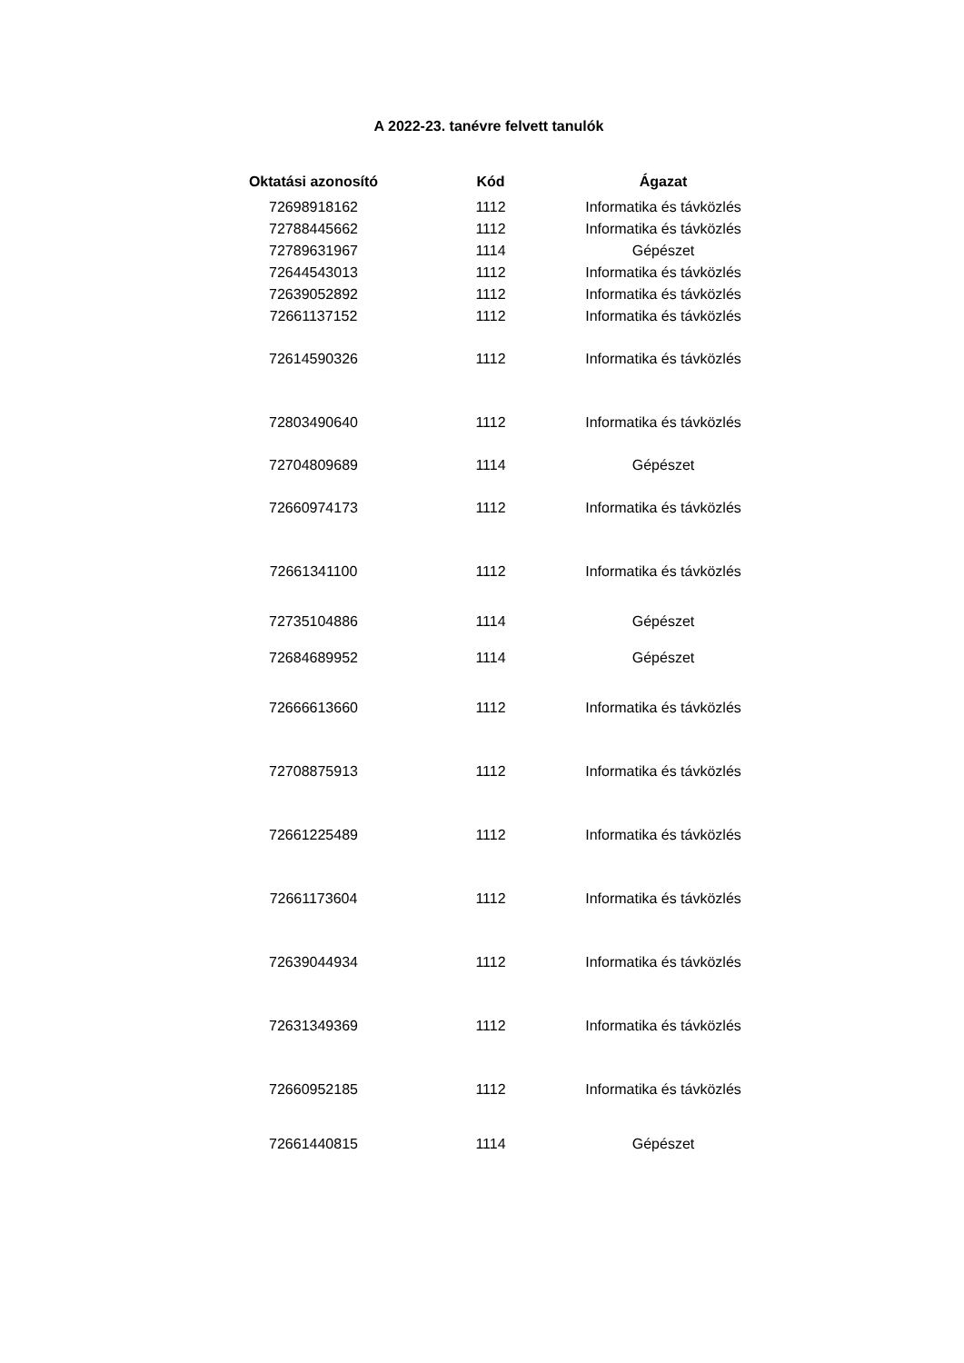A 2022-23. tanévre felvett tanulók
| Oktatási azonosító | Kód | Ágazat |
| --- | --- | --- |
| 72698918162 | 1112 | Informatika és távközlés |
| 72788445662 | 1112 | Informatika és távközlés |
| 72789631967 | 1114 | Gépészet |
| 72644543013 | 1112 | Informatika és távközlés |
| 72639052892 | 1112 | Informatika és távközlés |
| 72661137152 | 1112 | Informatika és távközlés |
| 72614590326 | 1112 | Informatika és távközlés |
| 72803490640 | 1112 | Informatika és távközlés |
| 72704809689 | 1114 | Gépészet |
| 72660974173 | 1112 | Informatika és távközlés |
| 72661341100 | 1112 | Informatika és távközlés |
| 72735104886 | 1114 | Gépészet |
| 72684689952 | 1114 | Gépészet |
| 72666613660 | 1112 | Informatika és távközlés |
| 72708875913 | 1112 | Informatika és távközlés |
| 72661225489 | 1112 | Informatika és távközlés |
| 72661173604 | 1112 | Informatika és távközlés |
| 72639044934 | 1112 | Informatika és távközlés |
| 72631349369 | 1112 | Informatika és távközlés |
| 72660952185 | 1112 | Informatika és távközlés |
| 72661440815 | 1114 | Gépészet |